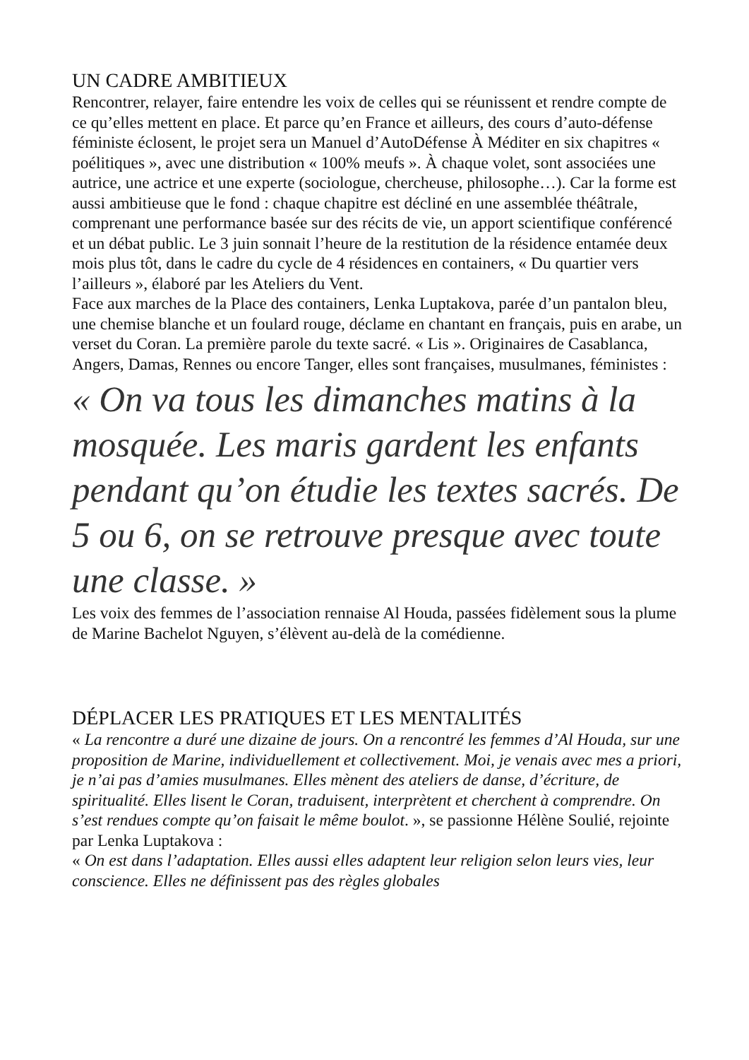UN CADRE AMBITIEUX
Rencontrer, relayer, faire entendre les voix de celles qui se réunissent et rendre compte de ce qu’elles mettent en place. Et parce qu’en France et ailleurs, des cours d’auto-défense féministe éclosent, le projet sera un Manuel d’AutoDéfense À Méditer en six chapitres « poélitiques », avec une distribution « 100% meufs ». À chaque volet, sont associées une autrice, une actrice et une experte (sociologue, chercheuse, philosophe…). Car la forme est aussi ambitieuse que le fond : chaque chapitre est décliné en une assemblée théâtrale, comprenant une performance basée sur des récits de vie, un apport scientifique conférencé et un débat public. Le 3 juin sonnait l’heure de la restitution de la résidence entamée deux mois plus tôt, dans le cadre du cycle de 4 résidences en containers, « Du quartier vers l’ailleurs », élaboré par les Ateliers du Vent.
Face aux marches de la Place des containers, Lenka Luptakova, parée d’un pantalon bleu, une chemise blanche et un foulard rouge, déclame en chantant en français, puis en arabe, un verset du Coran. La première parole du texte sacré. « Lis ». Originaires de Casablanca, Angers, Damas, Rennes ou encore Tanger, elles sont françaises, musulmanes, féministes :
« On va tous les dimanches matins à la mosquée. Les maris gardent les enfants pendant qu’on étudie les textes sacrés. De 5 ou 6, on se retrouve presque avec toute une classe. »
Les voix des femmes de l’association rennaise Al Houda, passées fidèlement sous la plume de Marine Bachelot Nguyen, s’élèvent au-delà de la comédienne.
DÉPLACER LES PRATIQUES ET LES MENTALITÉS
« La rencontre a duré une dizaine de jours. On a rencontré les femmes d’Al Houda, sur une proposition de Marine, individuellement et collectivement. Moi, je venais avec mes a priori, je n’ai pas d’amies musulmanes. Elles mènent des ateliers de danse, d’écriture, de spiritualité. Elles lisent le Coran, traduisent, interprètent et cherchent à comprendre. On s’est rendues compte qu’on faisait le même boulot. », se passionne Hélène Soulié, rejointe par Lenka Luptakova :
« On est dans l’adaptation. Elles aussi elles adaptent leur religion selon leurs vies, leur conscience. Elles ne définissent pas des règles globales